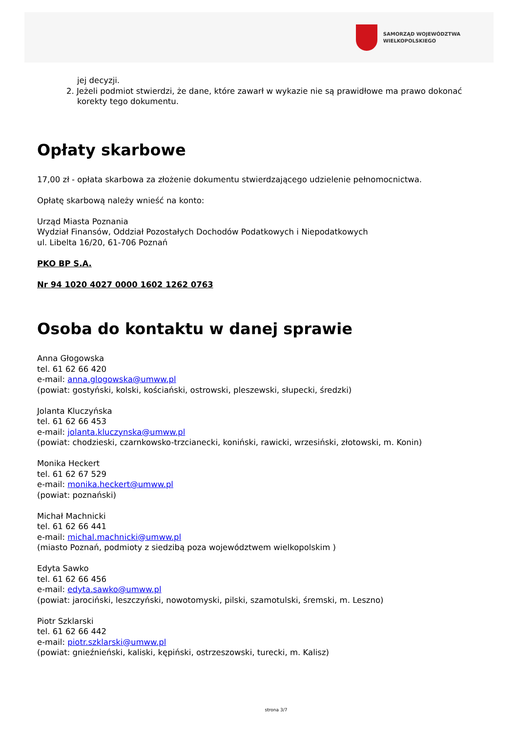SAMORZĄD WOJEWÓDZTWA
WIELKOPOLSKIEGO
jej decyzji.
2. Jeżeli podmiot stwierdzi, że dane, które zawarł w wykazie nie są prawidłowe ma prawo dokonać
korekty tego dokumentu.
Opłaty skarbowe
17,00 zł - opłata skarbowa za złożenie dokumentu stwierdzającego udzielenie pełnomocnictwa.
Opłatę skarbową należy wnieść na konto:
Urząd Miasta Poznania
Wydział Finansów, Oddział Pozostałych Dochodów Podatkowych i Niepodatkowych
ul. Libelta 16/20, 61-706 Poznań
PKO BP S.A.
Nr 94 1020 4027 0000 1602 1262 0763
Osoba do kontaktu w danej sprawie
Anna Głogowska
tel. 61 62 66 420
e-mail: anna.glogowska@umww.pl
(powiat: gostyński, kolski, kościański, ostrowski, pleszewski, słupecki, średzki)
Jolanta Kluczyńska
tel. 61 62 66 453
e-mail: jolanta.kluczynska@umww.pl
(powiat: chodzieski, czarnkowsko-trzcianecki, koniński, rawicki, wrzesiński, złotowski, m. Konin)
Monika Heckert
tel. 61 62 67 529
e-mail: monika.heckert@umww.pl
(powiat: poznański)
Michał Machnicki
tel. 61 62 66 441
e-mail: michal.machnicki@umww.pl
(miasto Poznań, podmioty z siedzibą poza województwem wielkopolskim )
Edyta Sawko
tel. 61 62 66 456
e-mail: edyta.sawko@umww.pl
(powiat: jarociński, leszczyński, nowotomyski, pilski, szamotulski, śremski, m. Leszno)
Piotr Szklarski
tel. 61 62 66 442
e-mail: piotr.szklarski@umww.pl
(powiat: gnieźnieński, kaliski, kępiński, ostrzeszowski, turecki, m. Kalisz)
strona 3/7